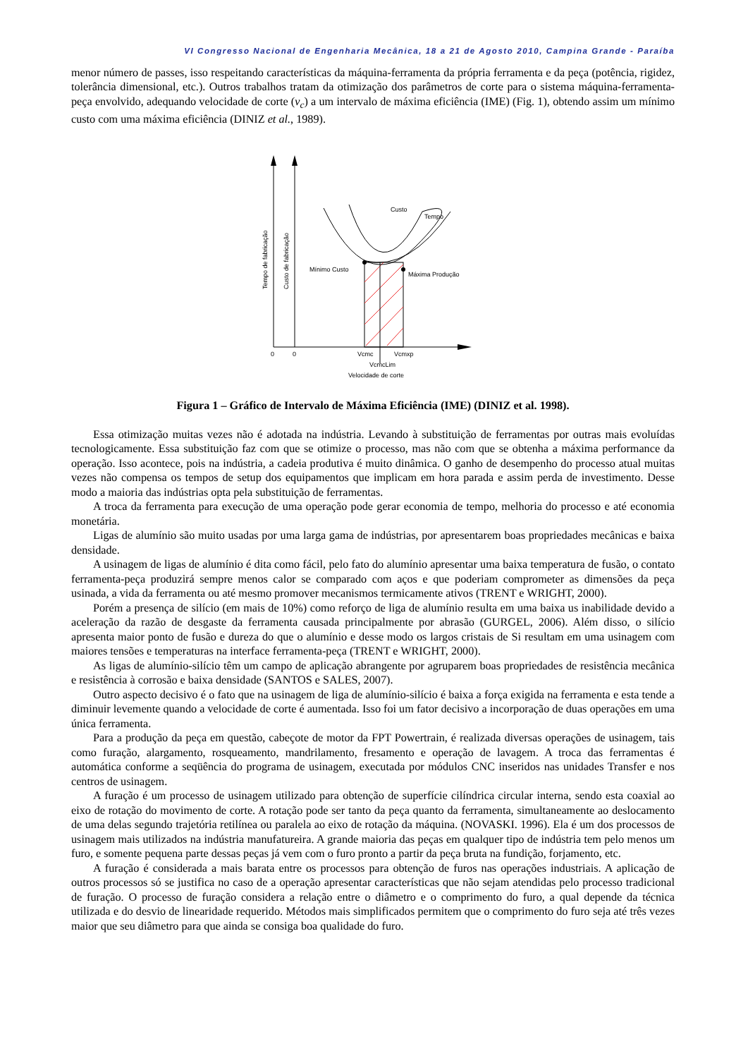VI Congresso Nacional de Engenharia Mecânica, 18 a 21 de Agosto 2010, Campina Grande - Paraíba
menor número de passes, isso respeitando características da máquina-ferramenta da própria ferramenta e da peça (potência, rigidez, tolerância dimensional, etc.). Outros trabalhos tratam da otimização dos parâmetros de corte para o sistema máquina-ferramenta-peça envolvido, adequando velocidade de corte (v<sub>c</sub>) a um intervalo de máxima eficiência (IME) (Fig. 1), obtendo assim um mínimo custo com uma máxima eficiência (DINIZ et al., 1989).
Custo
Tempo
Mínimo Custo
Máxima Produção
0
0
Vcmc
Vcmxp
VcmcLim
Velocidade de corte
Tempo de fabricação
Custo de fabricação
Figura 1 – Gráfico de Intervalo de Máxima Eficiência (IME) (DINIZ et al. 1998).
Essa otimização muitas vezes não é adotada na indústria. Levando à substituição de ferramentas por outras mais evoluídas tecnologicamente. Essa substituição faz com que se otimize o processo, mas não com que se obtenha a máxima performance da operação. Isso acontece, pois na indústria, a cadeia produtiva é muito dinâmica. O ganho de desempenho do processo atual muitas vezes não compensa os tempos de setup dos equipamentos que implicam em hora parada e assim perda de investimento. Desse modo a maioria das indústrias opta pela substituição de ferramentas.
A troca da ferramenta para execução de uma operação pode gerar economia de tempo, melhoria do processo e até economia monetária.
Ligas de alumínio são muito usadas por uma larga gama de indústrias, por apresentarem boas propriedades mecânicas e baixa densidade.
A usinagem de ligas de alumínio é dita como fácil, pelo fato do alumínio apresentar uma baixa temperatura de fusão, o contato ferramenta-peça produzirá sempre menos calor se comparado com aços e que poderiam comprometer as dimensões da peça usinada, a vida da ferramenta ou até mesmo promover mecanismos termicamente ativos (TRENT e WRIGHT, 2000).
Porém a presença de silício (em mais de 10%) como reforço de liga de alumínio resulta em uma baixa us inabilidade devido a aceleração da razão de desgaste da ferramenta causada principalmente por abrasão (GURGEL, 2006). Além disso, o silício apresenta maior ponto de fusão e dureza do que o alumínio e desse modo os largos cristais de Si resultam em uma usinagem com maiores tensões e temperaturas na interface ferramenta-peça (TRENT e WRIGHT, 2000).
As ligas de alumínio-silício têm um campo de aplicação abrangente por agruparem boas propriedades de resistência mecânica e resistência à corrosão e baixa densidade (SANTOS e SALES, 2007).
Outro aspecto decisivo é o fato que na usinagem de liga de alumínio-silício é baixa a força exigida na ferramenta e esta tende a diminuir levemente quando a velocidade de corte é aumentada. Isso foi um fator decisivo a incorporação de duas operações em uma única ferramenta.
Para a produção da peça em questão, cabeçote de motor da FPT Powertrain, é realizada diversas operações de usinagem, tais como furação, alargamento, rosqueamento, mandrilamento, fresamento e operação de lavagem. A troca das ferramentas é automática conforme a seqüência do programa de usinagem, executada por módulos CNC inseridos nas unidades Transfer e nos centros de usinagem.
A furação é um processo de usinagem utilizado para obtenção de superfície cilíndrica circular interna, sendo esta coaxial ao eixo de rotação do movimento de corte. A rotação pode ser tanto da peça quanto da ferramenta, simultaneamente ao deslocamento de uma delas segundo trajetória retilínea ou paralela ao eixo de rotação da máquina. (NOVASKI. 1996). Ela é um dos processos de usinagem mais utilizados na indústria manufatureira. A grande maioria das peças em qualquer tipo de indústria tem pelo menos um furo, e somente pequena parte dessas peças já vem com o furo pronto a partir da peça bruta na fundição, forjamento, etc.
A furação é considerada a mais barata entre os processos para obtenção de furos nas operações industriais. A aplicação de outros processos só se justifica no caso de a operação apresentar características que não sejam atendidas pelo processo tradicional de furação. O processo de furação considera a relação entre o diâmetro e o comprimento do furo, a qual depende da técnica utilizada e do desvio de linearidade requerido. Métodos mais simplificados permitem que o comprimento do furo seja até três vezes maior que seu diâmetro para que ainda se consiga boa qualidade do furo.